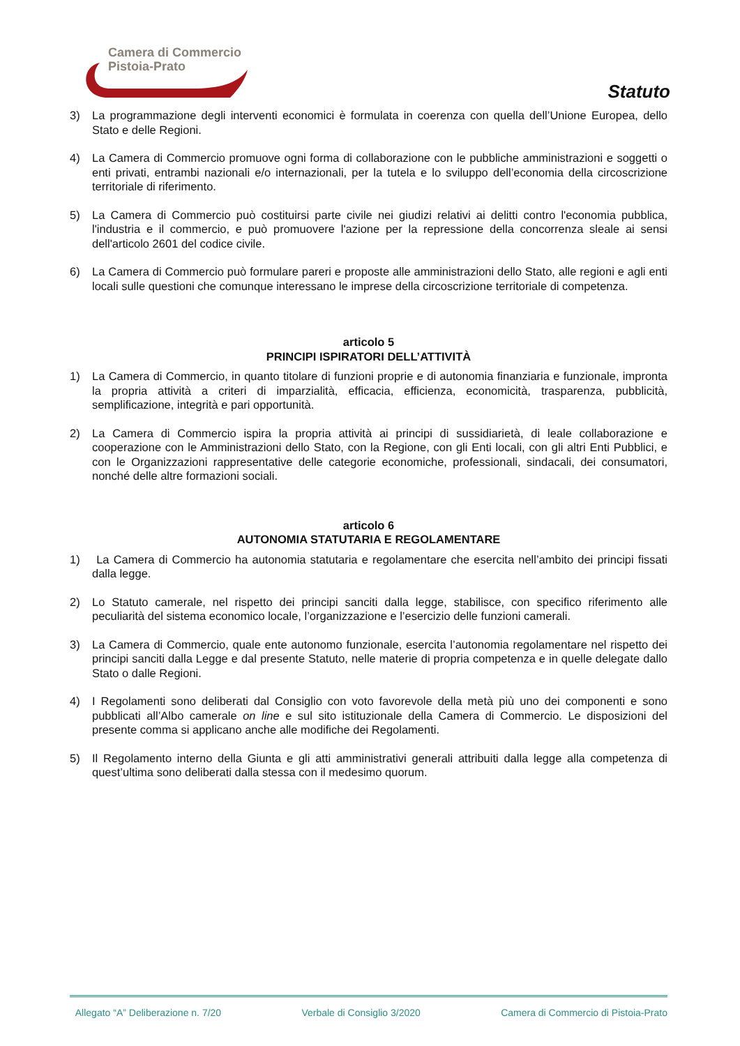Camera di Commercio
Pistoia-Prato
Statuto
3) La programmazione degli interventi economici è formulata in coerenza con quella dell’Unione Europea, dello Stato e delle Regioni.
4) La Camera di Commercio promuove ogni forma di collaborazione con le pubbliche amministrazioni e soggetti o enti privati, entrambi nazionali e/o internazionali, per la tutela e lo sviluppo dell’economia della circoscrizione territoriale di riferimento.
5) La Camera di Commercio può costituirsi parte civile nei giudizi relativi ai delitti contro l'economia pubblica, l'industria e il commercio, e può promuovere l'azione per la repressione della concorrenza sleale ai sensi dell'articolo 2601 del codice civile.
6) La Camera di Commercio può formulare pareri e proposte alle amministrazioni dello Stato, alle regioni e agli enti locali sulle questioni che comunque interessano le imprese della circoscrizione territoriale di competenza.
articolo 5
PRINCIPI ISPIRATORI DELL’ATTIVITÀ
1) La Camera di Commercio, in quanto titolare di funzioni proprie e di autonomia finanziaria e funzionale, impronta la propria attività a criteri di imparzialità, efficacia, efficienza, economicità, trasparenza, pubblicità, semplificazione, integrità e pari opportunità.
2) La Camera di Commercio ispira la propria attività ai principi di sussidiarietà, di leale collaborazione e cooperazione con le Amministrazioni dello Stato, con la Regione, con gli Enti locali, con gli altri Enti Pubblici, e con le Organizzazioni rappresentative delle categorie economiche, professionali, sindacali, dei consumatori, nonché delle altre formazioni sociali.
articolo 6
AUTONOMIA STATUTARIA E REGOLAMENTARE
1) La Camera di Commercio ha autonomia statutaria e regolamentare che esercita nell’ambito dei principi fissati dalla legge.
2) Lo Statuto camerale, nel rispetto dei principi sanciti dalla legge, stabilisce, con specifico riferimento alle peculiarità del sistema economico locale, l’organizzazione e l’esercizio delle funzioni camerali.
3) La Camera di Commercio, quale ente autonomo funzionale, esercita l’autonomia regolamentare nel rispetto dei principi sanciti dalla Legge e dal presente Statuto, nelle materie di propria competenza e in quelle delegate dallo Stato o dalle Regioni.
4) I Regolamenti sono deliberati dal Consiglio con voto favorevole della metà più uno dei componenti e sono pubblicati all’Albo camerale on line e sul sito istituzionale della Camera di Commercio. Le disposizioni del presente comma si applicano anche alle modifiche dei Regolamenti.
5) Il Regolamento interno della Giunta e gli atti amministrativi generali attribuiti dalla legge alla competenza di quest’ultima sono deliberati dalla stessa con il medesimo quorum.
Allegato “A” Deliberazione n. 7/20 Verbale di Consiglio 3/2020 Camera di Commercio di Pistoia-Prato